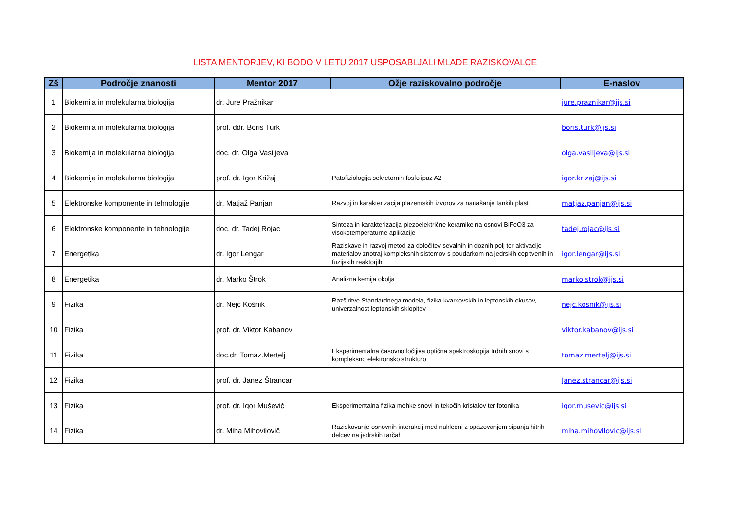LISTA MENTORJEV, KI BODO V LETU 2017 USPOSABLJALI MLADE RAZISKOVALCE
| Zš | Področje znanosti | Mentor 2017 | Ožje raziskovalno področje | E-naslov |
| --- | --- | --- | --- | --- |
| 1 | Biokemija in molekularna biologija | dr. Jure Pražnikar | | jure.praznikar@ijs.si |
| 2 | Biokemija in molekularna biologija | prof. ddr. Boris Turk | | boris.turk@ijs.si |
| 3 | Biokemija in molekularna biologija | doc. dr. Olga Vasiljeva | | olga.vasiljeva@ijs.si |
| 4 | Biokemija in molekularna biologija | prof. dr. Igor Križaj | Patofiziologija sekretornih fosfolipaz A2 | igor.krizaj@ijs.si |
| 5 | Elektronske komponente in tehnologije | dr. Matjaž Panjan | Razvoj in karakterizacija plazemskih izvorov za nanašanje tankih plasti | matjaz.panjan@ijs.si |
| 6 | Elektronske komponente in tehnologije | doc. dr. Tadej Rojac | Sinteza in karakterizacija piezoelektrične keramike na osnovi BiFeO3 za visokotemperaturne aplikacije | tadej.rojac@ijs.si |
| 7 | Energetika | dr. Igor Lengar | Raziskave in razvoj metod za določitev sevalnih in doznih polj ter aktivacije materialov znotraj kompleksnih sistemov s poudarkom na jedrskih cepitvenih in fuzijskih reaktorjih | igor.lengar@ijs.si |
| 8 | Energetika | dr. Marko Štrok | Analizna kemija okolja | marko.strok@ijs.si |
| 9 | Fizika | dr. Nejc Košnik | Razširitve Standardnega modela, fizika kvarkovskih in leptonskih okusov, univerzalnost leptonskih sklopitev | nejc.kosnik@ijs.si |
| 10 | Fizika | prof. dr. Viktor Kabanov | | viktor.kabanov@ijs.si |
| 11 | Fizika | doc.dr. Tomaz.Mertelj | Eksperimentalna časovno ločljiva optična spektroskopija trdnih snovi s kompleksno elektronsko strukturo | tomaz.mertelj@ijs.si |
| 12 | Fizika | prof. dr. Janez Štrancar | | Janez.strancar@ijs.si |
| 13 | Fizika | prof. dr. Igor Muševič | Eksperimentalna fizika mehke snovi in tekočih kristalov ter fotonika | igor.musevic@ijs.si |
| 14 | Fizika | dr. Miha Mihovilovič | Raziskovanje osnovnih interakcij med nukleoni z opazovanjem sipanja hitrih delcev na jedrskih tarčah | miha.mihovilovic@ijs.si |